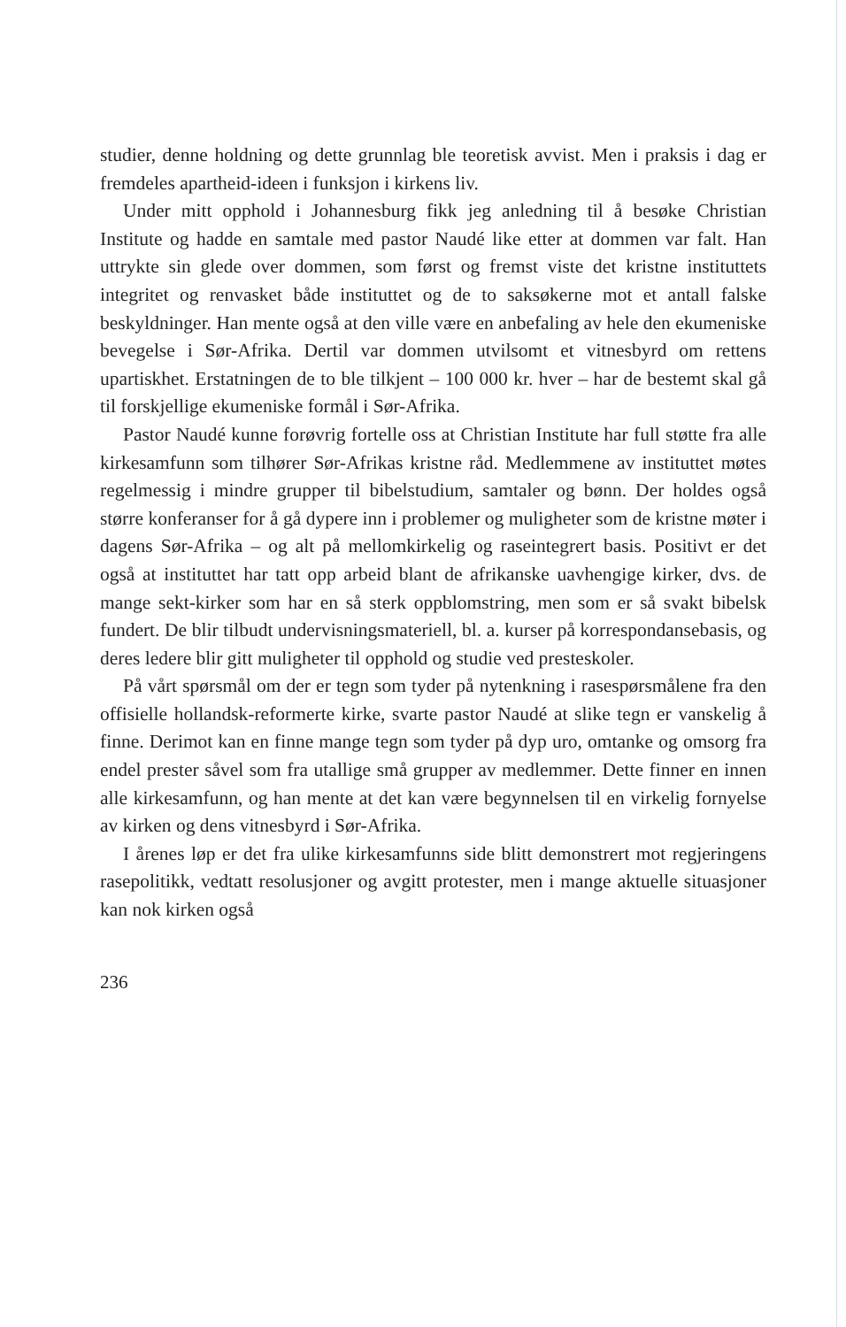studier, denne holdning og dette grunnlag ble teoretisk avvist. Men i praksis i dag er fremdeles apartheid-ideen i funksjon i kirkens liv.
Under mitt opphold i Johannesburg fikk jeg anledning til å besøke Christian Institute og hadde en samtale med pastor Naudé like etter at dommen var falt. Han uttrykte sin glede over dommen, som først og fremst viste det kristne instituttets integritet og renvasket både instituttet og de to saksøkerne mot et antall falske beskyldninger. Han mente også at den ville være en anbefaling av hele den ekumeniske bevegelse i Sør-Afrika. Dertil var dommen utvilsomt et vitnesbyrd om rettens upartiskhet. Erstatningen de to ble tilkjent – 100 000 kr. hver – har de bestemt skal gå til forskjellige ekumeniske formål i Sør-Afrika.
Pastor Naudé kunne forøvrig fortelle oss at Christian Institute har full støtte fra alle kirkesamfunn som tilhører Sør-Afrikas kristne råd. Medlemmene av instituttet møtes regelmessig i mindre grupper til bibelstudium, samtaler og bønn. Der holdes også større konferanser for å gå dypere inn i problemer og muligheter som de kristne møter i dagens Sør-Afrika – og alt på mellomkirkelig og raseintegrert basis. Positivt er det også at instituttet har tatt opp arbeid blant de afrikanske uavhengige kirker, dvs. de mange sekt-kirker som har en så sterk oppblomstring, men som er så svakt bibelsk fundert. De blir tilbudt undervisningsmateriell, bl. a. kurser på korrespondansebasis, og deres ledere blir gitt muligheter til opphold og studie ved presteskoler.
På vårt spørsmål om der er tegn som tyder på nytenkning i rasespørsmålene fra den offisielle hollandsk-reformerte kirke, svarte pastor Naudé at slike tegn er vanskelig å finne. Derimot kan en finne mange tegn som tyder på dyp uro, omtanke og omsorg fra endel prester såvel som fra utallige små grupper av medlemmer. Dette finner en innen alle kirkesamfunn, og han mente at det kan være begynnelsen til en virkelig fornyelse av kirken og dens vitnesbyrd i Sør-Afrika.
I årenes løp er det fra ulike kirkesamfunns side blitt demonstrert mot regjeringens rasepolitikk, vedtatt resolusjoner og avgitt protester, men i mange aktuelle situasjoner kan nok kirken også
236